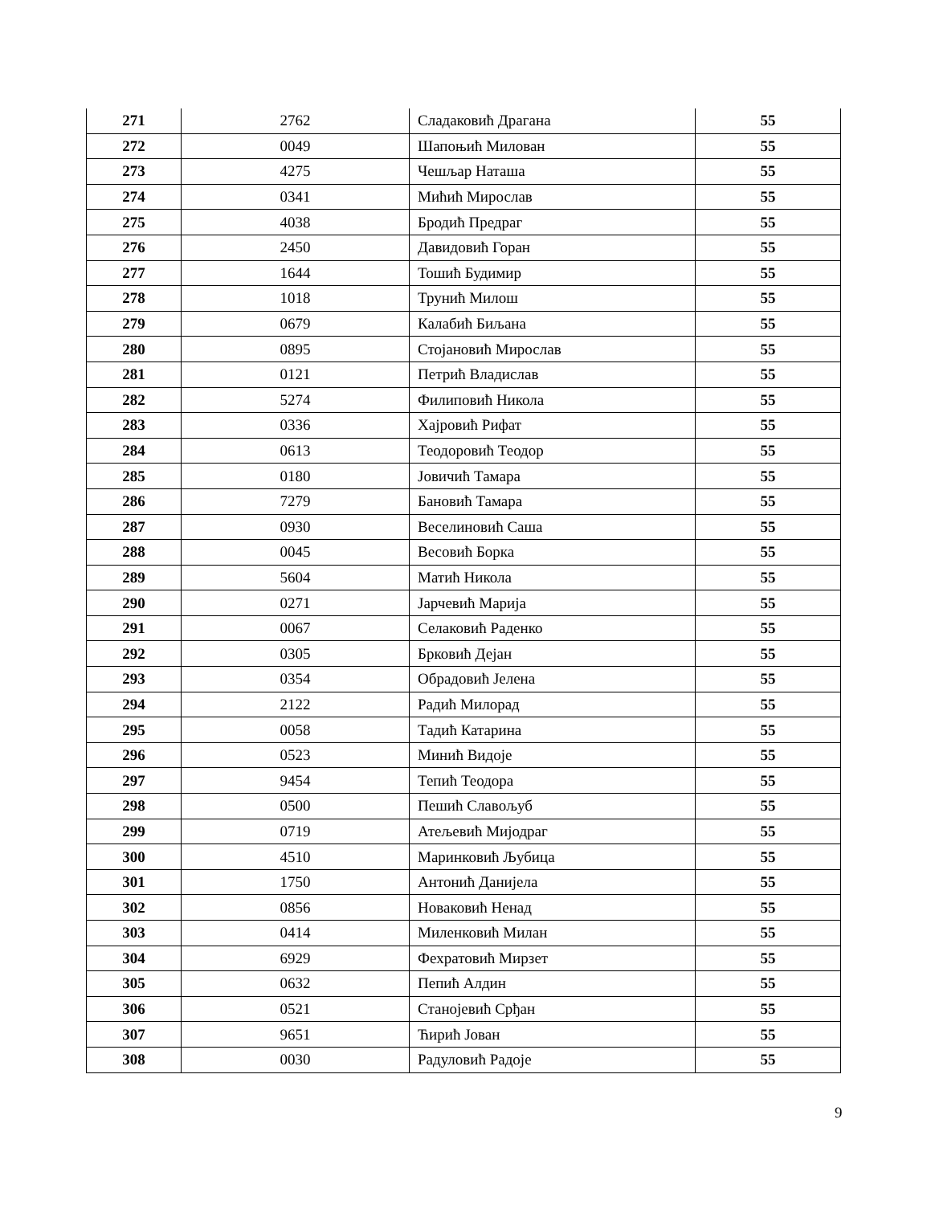| 271 | 2762 | Сладаковић Драгана | 55 |
| 272 | 0049 | Шапоњић Милован | 55 |
| 273 | 4275 | Чешљар Наташа | 55 |
| 274 | 0341 | Мићић Мирослав | 55 |
| 275 | 4038 | Бродић Предраг | 55 |
| 276 | 2450 | Давидовић Горан | 55 |
| 277 | 1644 | Тошић Будимир | 55 |
| 278 | 1018 | Трунић Милош | 55 |
| 279 | 0679 | Калабић Биљана | 55 |
| 280 | 0895 | Стојановић Мирослав | 55 |
| 281 | 0121 | Петрић Владислав | 55 |
| 282 | 5274 | Филиповић Никола | 55 |
| 283 | 0336 | Хајровић Рифат | 55 |
| 284 | 0613 | Теодоровић Теодор | 55 |
| 285 | 0180 | Јовичић Тамара | 55 |
| 286 | 7279 | Бановић Тамара | 55 |
| 287 | 0930 | Веселиновић Саша | 55 |
| 288 | 0045 | Весовић Борка | 55 |
| 289 | 5604 | Матић Никола | 55 |
| 290 | 0271 | Јарчевић Марија | 55 |
| 291 | 0067 | Селаковић Раденко | 55 |
| 292 | 0305 | Брковић Дејан | 55 |
| 293 | 0354 | Обрадовић Јелена | 55 |
| 294 | 2122 | Радић Милорад | 55 |
| 295 | 0058 | Тадић Катарина | 55 |
| 296 | 0523 | Минић Видоје | 55 |
| 297 | 9454 | Тепић Теодора | 55 |
| 298 | 0500 | Пешић Славољуб | 55 |
| 299 | 0719 | Атељевић Мијодраг | 55 |
| 300 | 4510 | Маринковић Љубица | 55 |
| 301 | 1750 | Антонић Данијела | 55 |
| 302 | 0856 | Новаковић Ненад | 55 |
| 303 | 0414 | Миленковић Милан | 55 |
| 304 | 6929 | Фехратовић Мирзет | 55 |
| 305 | 0632 | Пепић Алдин | 55 |
| 306 | 0521 | Станојевић Срђан | 55 |
| 307 | 9651 | Ћирић Јован | 55 |
| 308 | 0030 | Радуловић Радоје | 55 |
9